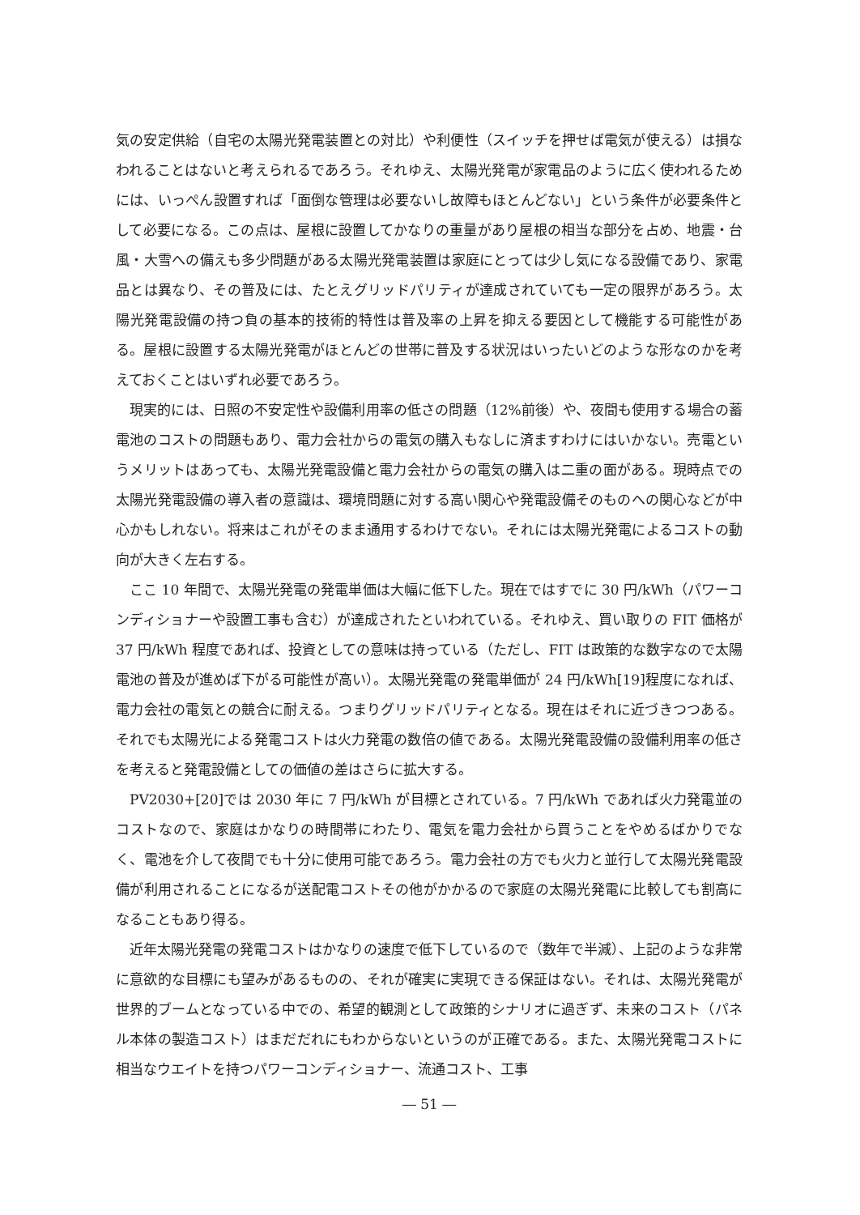気の安定供給（自宅の太陽光発電装置との対比）や利便性（スイッチを押せば電気が使える）は損なわれることはないと考えられるであろう。それゆえ、太陽光発電が家電品のように広く使われるためには、いっぺん設置すれば「面倒な管理は必要ないし故障もほとんどない」という条件が必要条件として必要になる。この点は、屋根に設置してかなりの重量があり屋根の相当な部分を占め、地震・台風・大雪への備えも多少問題がある太陽光発電装置は家庭にとっては少し気になる設備であり、家電品とは異なり、その普及には、たとえグリッドパリティが達成されていても一定の限界があろう。太陽光発電設備の持つ負の基本的技術的特性は普及率の上昇を抑える要因として機能する可能性がある。屋根に設置する太陽光発電がほとんどの世帯に普及する状況はいったいどのような形なのかを考えておくことはいずれ必要であろう。
現実的には、日照の不安定性や設備利用率の低さの問題（12%前後）や、夜間も使用する場合の蓄電池のコストの問題もあり、電力会社からの電気の購入もなしに済ますわけにはいかない。売電というメリットはあっても、太陽光発電設備と電力会社からの電気の購入は二重の面がある。現時点での太陽光発電設備の導入者の意識は、環境問題に対する高い関心や発電設備そのものへの関心などが中心かもしれない。将来はこれがそのまま通用するわけでない。それには太陽光発電によるコストの動向が大きく左右する。
ここ 10 年間で、太陽光発電の発電単価は大幅に低下した。現在ではすでに 30 円/kWh（パワーコンディショナーや設置工事も含む）が達成されたといわれている。それゆえ、買い取りの FIT 価格が 37 円/kWh 程度であれば、投資としての意味は持っている（ただし、FIT は政策的な数字なので太陽電池の普及が進めば下がる可能性が高い）。太陽光発電の発電単価が 24 円/kWh[19]程度になれば、電力会社の電気との競合に耐える。つまりグリッドパリティとなる。現在はそれに近づきつつある。それでも太陽光による発電コストは火力発電の数倍の値である。太陽光発電設備の設備利用率の低さを考えると発電設備としての価値の差はさらに拡大する。
PV2030+[20]では 2030 年に 7 円/kWh が目標とされている。7 円/kWh であれば火力発電並のコストなので、家庭はかなりの時間帯にわたり、電気を電力会社から買うことをやめるばかりでなく、電池を介して夜間でも十分に使用可能であろう。電力会社の方でも火力と並行して太陽光発電設備が利用されることになるが送配電コストその他がかかるので家庭の太陽光発電に比較しても割高になることもあり得る。
近年太陽光発電の発電コストはかなりの速度で低下しているので（数年で半減）、上記のような非常に意欲的な目標にも望みがあるものの、それが確実に実現できる保証はない。それは、太陽光発電が世界的ブームとなっている中での、希望的観測として政策的シナリオに過ぎず、未来のコスト（パネル本体の製造コスト）はまだだれにもわからないというのが正確である。また、太陽光発電コストに相当なウエイトを持つパワーコンディショナー、流通コスト、工事
― 51 ―